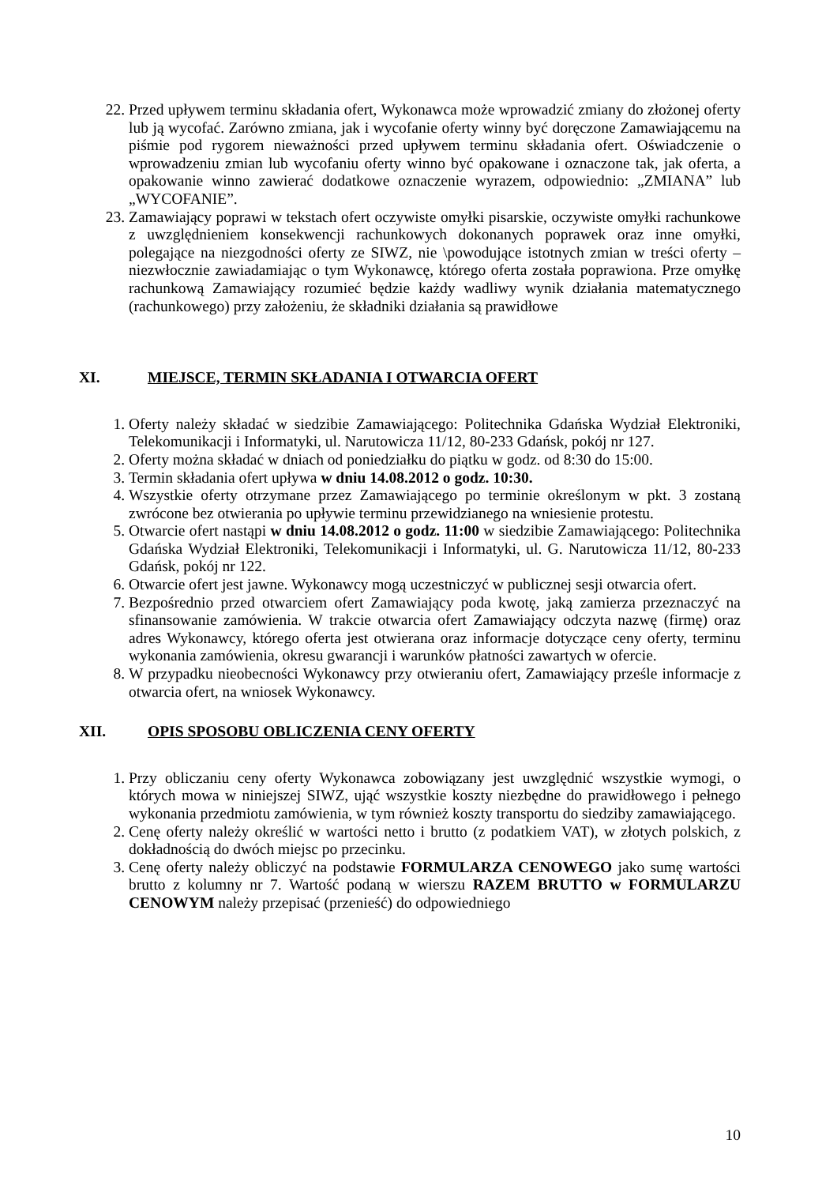22. Przed upływem terminu składania ofert, Wykonawca może wprowadzić zmiany do złożonej oferty lub ją wycofać. Zarówno zmiana, jak i wycofanie oferty winny być doręczone Zamawiającemu na piśmie pod rygorem nieważności przed upływem terminu składania ofert. Oświadczenie o wprowadzeniu zmian lub wycofaniu oferty winno być opakowane i oznaczone tak, jak oferta, a opakowanie winno zawierać dodatkowe oznaczenie wyrazem, odpowiednio: „ZMIANA” lub „WYCOFANIE”.
23. Zamawiający poprawi w tekstach ofert oczywiste omyłki pisarskie, oczywiste omyłki rachunkowe z uwzględnieniem konsekwencji rachunkowych dokonanych poprawek oraz inne omyłki, polegające na niezgodności oferty ze SIWZ, nie \powodujące istotnych zmian w treści oferty – niezwłocznie zawiadamiając o tym Wykonawcę, którego oferta została poprawiona. Prze omyłkę rachunkową Zamawiający rozumieć będzie każdy wadliwy wynik działania matematycznego (rachunkowego) przy założeniu, że składniki działania są prawidłowe
XI. MIEJSCE, TERMIN SKŁADANIA I OTWARCIA OFERT
1. Oferty należy składać w siedzibie Zamawiającego: Politechnika Gdańska Wydział Elektroniki, Telekomunikacji i Informatyki, ul. Narutowicza 11/12, 80-233 Gdańsk, pokój nr 127.
2. Oferty można składać w dniach od poniedziałku do piątku w godz. od 8:30 do 15:00.
3. Termin składania ofert upływa w dniu 14.08.2012 o godz. 10:30.
4. Wszystkie oferty otrzymane przez Zamawiającego po terminie określonym w pkt. 3 zostaną zwrócone bez otwierania po upływie terminu przewidzianego na wniesienie protestu.
5. Otwarcie ofert nastąpi w dniu 14.08.2012 o godz. 11:00 w siedzibie Zamawiającego: Politechnika Gdańska Wydział Elektroniki, Telekomunikacji i Informatyki, ul. G. Narutowicza 11/12, 80-233 Gdańsk, pokój nr 122.
6. Otwarcie ofert jest jawne. Wykonawcy mogą uczestniczyć w publicznej sesji otwarcia ofert.
7. Bezpośrednio przed otwarciem ofert Zamawiający poda kwotę, jaką zamierza przeznaczyć na sfinansowanie zamówienia. W trakcie otwarcia ofert Zamawiający odczyta nazwę (firmę) oraz adres Wykonawcy, którego oferta jest otwierana oraz informacje dotyczące ceny oferty, terminu wykonania zamówienia, okresu gwarancji i warunków płatności zawartych w ofercie.
8. W przypadku nieobecności Wykonawcy przy otwieraniu ofert, Zamawiający prześle informacje z otwarcia ofert, na wniosek Wykonawcy.
XII. OPIS SPOSOBU OBLICZENIA CENY OFERTY
1. Przy obliczaniu ceny oferty Wykonawca zobowiązany jest uwzględnić wszystkie wymogi, o których mowa w niniejszej SIWZ, ująć wszystkie koszty niezbędne do prawidłowego i pełnego wykonania przedmiotu zamówienia, w tym również koszty transportu do siedziby zamawiającego.
2. Cenę oferty należy określić w wartości netto i brutto (z podatkiem VAT), w złotych polskich, z dokładnością do dwóch miejsc po przecinku.
3. Cenę oferty należy obliczyć na podstawie FORMULARZA CENOWEGO jako sumę wartości brutto z kolumny nr 7. Wartość podaną w wierszu RAZEM BRUTTO w FORMULARZU CENOWYM należy przepisać (przenieść) do odpowiedniego
10